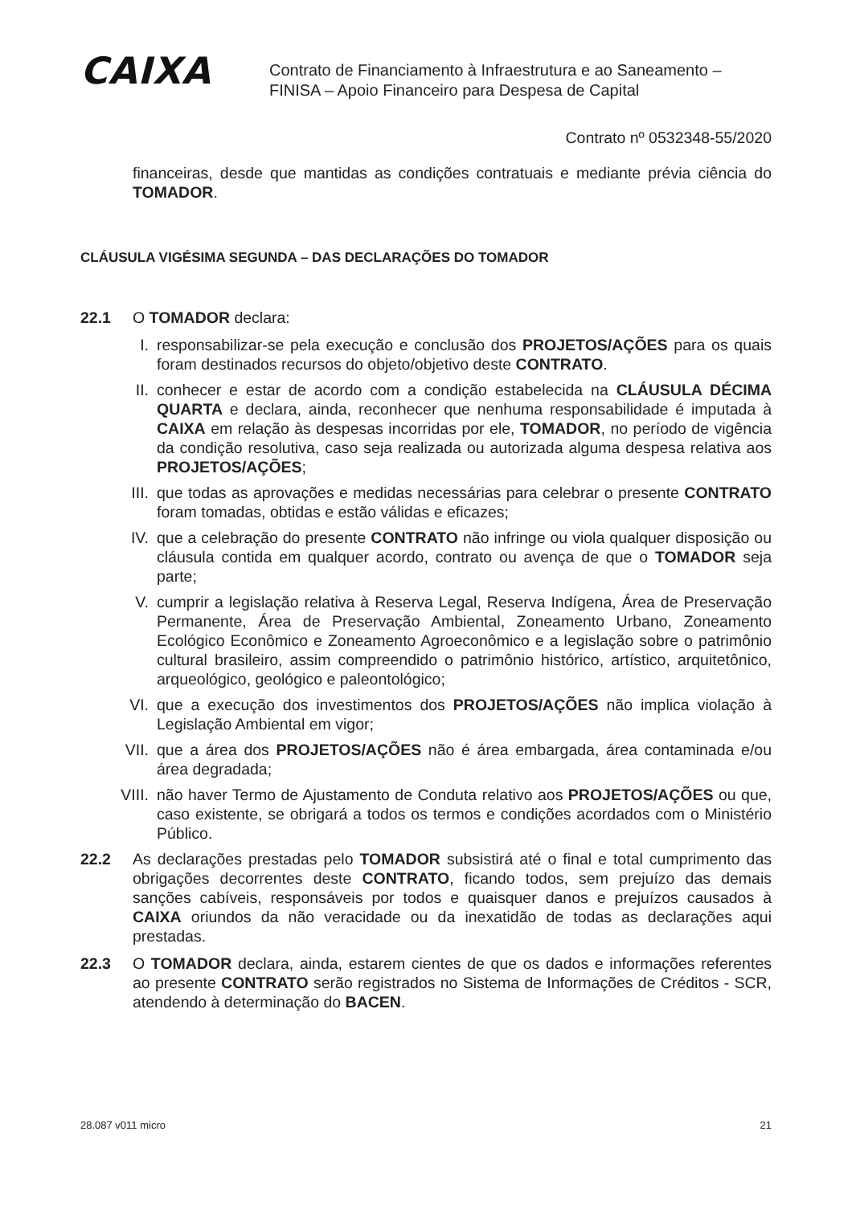CAIXA
Contrato de Financiamento à Infraestrutura e ao Saneamento –
FINISA – Apoio Financeiro para Despesa de Capital
Contrato nº 0532348-55/2020
financeiras, desde que mantidas as condições contratuais e mediante prévia ciência do TOMADOR.
CLÁUSULA VIGÉSIMA SEGUNDA – DAS DECLARAÇÕES DO TOMADOR
22.1 O TOMADOR declara:
I. responsabilizar-se pela execução e conclusão dos PROJETOS/AÇÕES para os quais foram destinados recursos do objeto/objetivo deste CONTRATO.
II. conhecer e estar de acordo com a condição estabelecida na CLÁUSULA DÉCIMA QUARTA e declara, ainda, reconhecer que nenhuma responsabilidade é imputada à CAIXA em relação às despesas incorridas por ele, TOMADOR, no período de vigência da condição resolutiva, caso seja realizada ou autorizada alguma despesa relativa aos PROJETOS/AÇÕES;
III. que todas as aprovações e medidas necessárias para celebrar o presente CONTRATO foram tomadas, obtidas e estão válidas e eficazes;
IV. que a celebração do presente CONTRATO não infringe ou viola qualquer disposição ou cláusula contida em qualquer acordo, contrato ou avença de que o TOMADOR seja parte;
V. cumprir a legislação relativa à Reserva Legal, Reserva Indígena, Área de Preservação Permanente, Área de Preservação Ambiental, Zoneamento Urbano, Zoneamento Ecológico Econômico e Zoneamento Agroeconômico e a legislação sobre o patrimônio cultural brasileiro, assim compreendido o patrimônio histórico, artístico, arquitetônico, arqueológico, geológico e paleontológico;
VI. que a execução dos investimentos dos PROJETOS/AÇÕES não implica violação à Legislação Ambiental em vigor;
VII. que a área dos PROJETOS/AÇÕES não é área embargada, área contaminada e/ou área degradada;
VIII. não haver Termo de Ajustamento de Conduta relativo aos PROJETOS/AÇÕES ou que, caso existente, se obrigará a todos os termos e condições acordados com o Ministério Público.
22.2 As declarações prestadas pelo TOMADOR subsistirá até o final e total cumprimento das obrigações decorrentes deste CONTRATO, ficando todos, sem prejuízo das demais sanções cabíveis, responsáveis por todos e quaisquer danos e prejuízos causados à CAIXA oriundos da não veracidade ou da inexatidão de todas as declarações aqui prestadas.
22.3 O TOMADOR declara, ainda, estarem cientes de que os dados e informações referentes ao presente CONTRATO serão registrados no Sistema de Informações de Créditos - SCR, atendendo à determinação do BACEN.
28.087 v011 micro 21